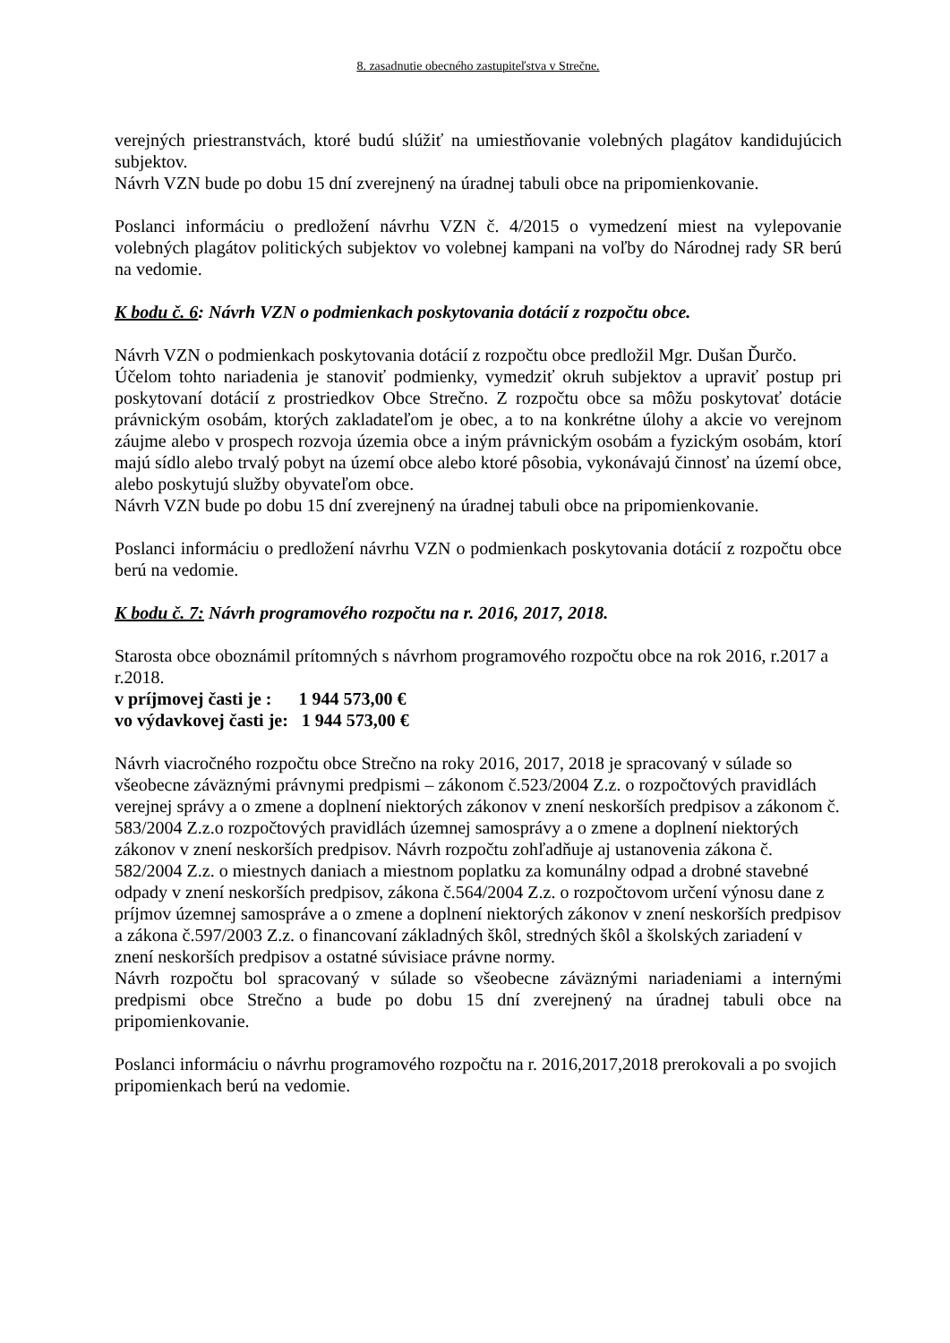8. zasadnutie obecného zastupiteľstva v Strečne.
verejných priestranstvách, ktoré budú slúžiť na umiestňovanie volebných plagátov kandidujúcich subjektov.
Návrh VZN bude po dobu 15 dní zverejnený na úradnej tabuli obce na pripomienkovanie.
Poslanci informáciu o predložení návrhu VZN č. 4/2015 o vymedzení miest na vylepovanie volebných plagátov politických subjektov vo volebnej kampani na voľby do Národnej rady SR berú na vedomie.
K bodu č. 6: Návrh VZN o podmienkach poskytovania dotácií z rozpočtu obce.
Návrh VZN o podmienkach poskytovania dotácií z rozpočtu obce predložil Mgr. Dušan Ďurčo.
Účelom tohto nariadenia je stanoviť podmienky, vymedziť okruh subjektov a upraviť postup pri poskytovaní dotácií z prostriedkov Obce Strečno. Z rozpočtu obce sa môžu poskytovať dotácie právnickým osobám, ktorých zakladateľom je obec, a to na konkrétne úlohy a akcie vo verejnom záujme alebo v prospech rozvoja územia obce a iným právnickým osobám a fyzickým osobám, ktorí majú sídlo alebo trvalý pobyt na území obce alebo ktoré pôsobia, vykonávajú činnosť na území obce, alebo poskytujú služby obyvateľom obce.
Návrh VZN bude po dobu 15 dní zverejnený na úradnej tabuli obce na pripomienkovanie.
Poslanci informáciu o predložení návrhu VZN o podmienkach poskytovania dotácií z rozpočtu obce berú na vedomie.
K bodu č. 7: Návrh programového rozpočtu na r. 2016, 2017, 2018.
Starosta obce oboznámil prítomných s návrhom programového rozpočtu obce na rok 2016, r.2017 a r.2018.
v príjmovej časti je : 1 944 573,00 €
vo výdavkovej časti je: 1 944 573,00 €
Návrh viacročného rozpočtu obce Strečno na roky 2016, 2017, 2018 je spracovaný v súlade so všeobecne záväznými právnymi predpismi – zákonom č.523/2004 Z.z. o rozpočtových pravidlách verejnej správy a o zmene a doplnení niektorých zákonov v znení neskorších predpisov a zákonom č. 583/2004 Z.z.o rozpočtových pravidlách územnej samosprávy a o zmene a doplnení niektorých zákonov v znení neskorších predpisov. Návrh rozpočtu zohľadňuje aj ustanovenia zákona č. 582/2004 Z.z. o miestnych daniach a miestnom poplatku za komunálny odpad a drobné stavebné odpady v znení neskorších predpisov, zákona č.564/2004 Z.z. o rozpočtovom určení výnosu dane z príjmov územnej samospráve a o zmene a doplnení niektorých zákonov v znení neskorších predpisov a zákona č.597/2003 Z.z. o financovaní základných škôl, stredných škôl a školských zariadení v znení neskorších predpisov a ostatné súvisiace právne normy.
Návrh rozpočtu bol spracovaný v súlade so všeobecne záväznými nariadeniami a internými predpismi obce Strečno a bude po dobu 15 dní zverejnený na úradnej tabuli obce na pripomienkovanie.
Poslanci informáciu o návrhu programového rozpočtu na r. 2016,2017,2018 prerokovali a po svojich pripomienkach berú na vedomie.